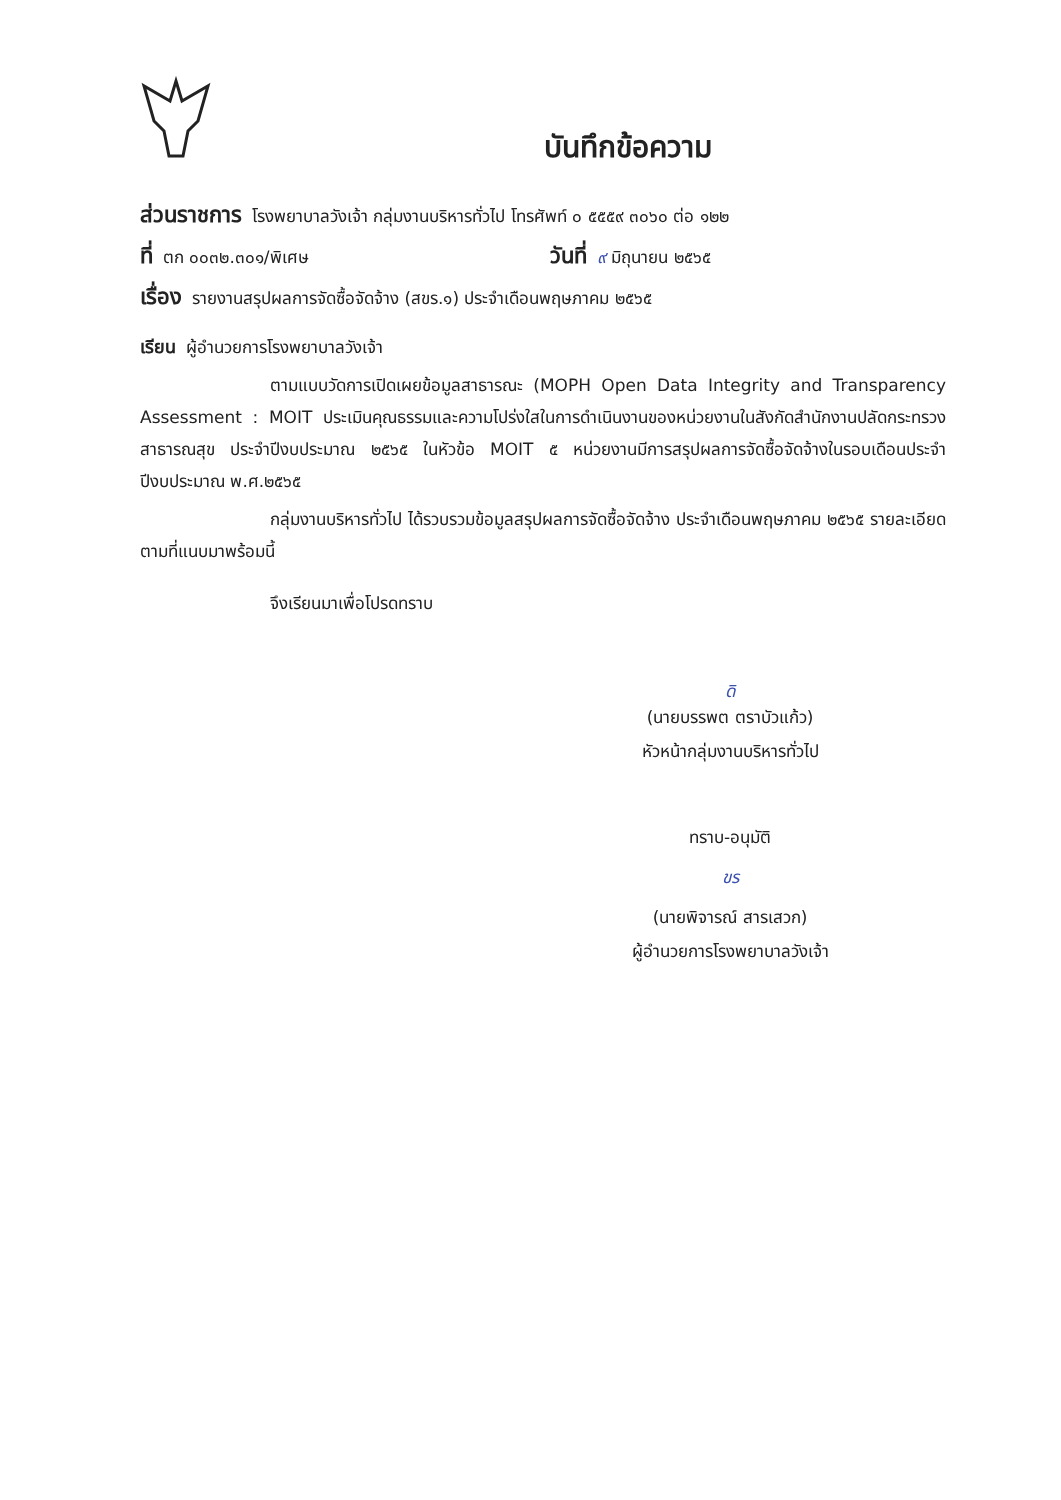บันทึกข้อความ
ส่วนราชการ โรงพยาบาลวังเจ้า กลุ่มงานบริหารทั่วไป โทรศัพท์ ๐ ๕๕๕๙ ๓๐๖๐ ต่อ ๑๒๒
ที่ ตก ๐๐๓๒.๓๐๑/พิเศษ
วันที่ ๙ มิถุนายน ๒๕๖๕
เรื่อง รายงานสรุปผลการจัดซื้อจัดจ้าง (สขร.๑) ประจำเดือนพฤษภาคม ๒๕๖๕
เรียน ผู้อำนวยการโรงพยาบาลวังเจ้า
ตามแบบวัดการเปิดเผยข้อมูลสาธารณะ (MOPH Open Data Integrity and Transparency Assessment : MOIT ประเมินคุณธรรมและความโปร่งใสในการดำเนินงานของหน่วยงานในสังกัดสำนักงานปลัดกระทรวงสาธารณสุข ประจำปีงบประมาณ ๒๕๖๕ ในหัวข้อ MOIT ๕ หน่วยงานมีการสรุปผลการจัดซื้อจัดจ้างในรอบเดือนประจำปีงบประมาณ พ.ศ.๒๕๖๕
กลุ่มงานบริหารทั่วไป ได้รวบรวมข้อมูลสรุปผลการจัดซื้อจัดจ้าง ประจำเดือนพฤษภาคม ๒๕๖๕ รายละเอียดตามที่แนบมาพร้อมนี้
จึงเรียนมาเพื่อโปรดทราบ
ดิ
(นายบรรพต ตราบัวแก้ว)
หัวหน้ากลุ่มงานบริหารทั่วไป
ทราบ-อนุมัติ
ขร
(นายพิจารณ์ สารเสวก)
ผู้อำนวยการโรงพยาบาลวังเจ้า